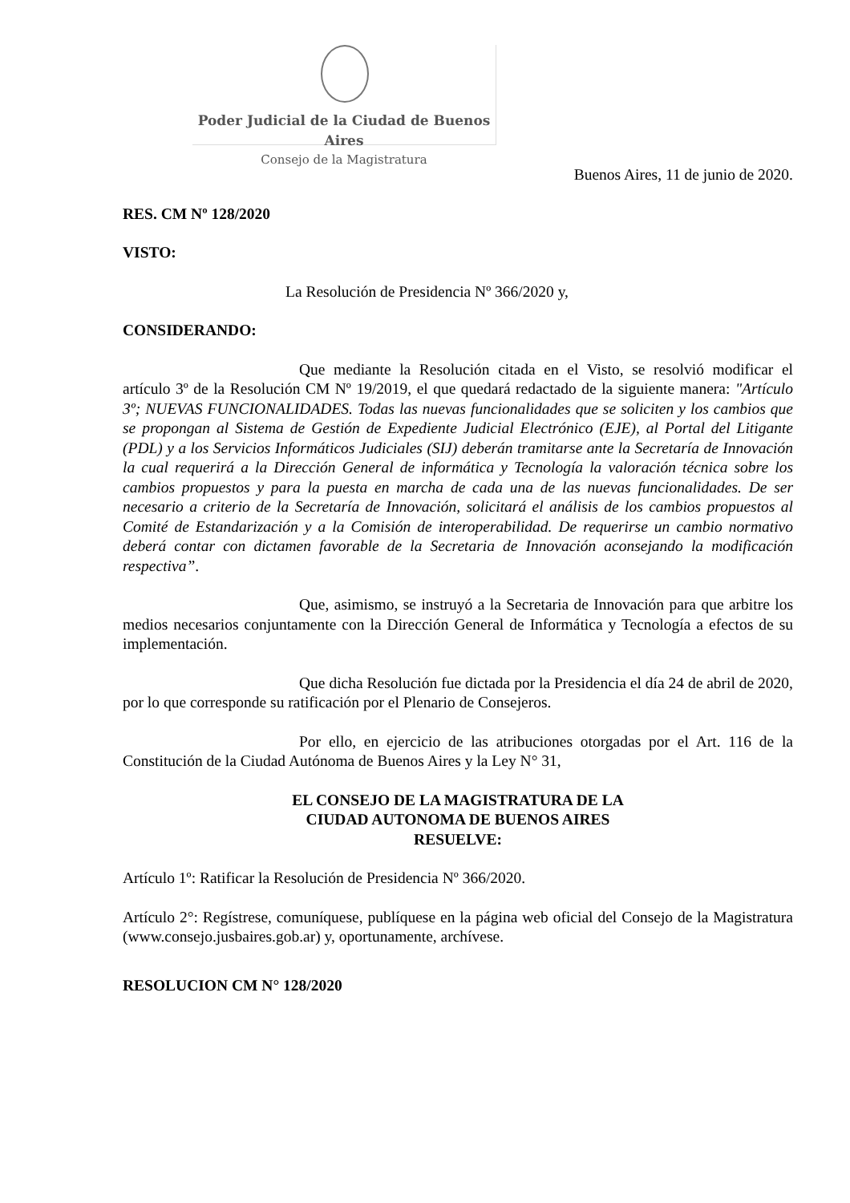Poder Judicial de la Ciudad de Buenos Aires
Consejo de la Magistratura
Buenos Aires, 11 de junio de 2020.
RES. CM Nº 128/2020
VISTO:
La Resolución de Presidencia Nº 366/2020 y,
CONSIDERANDO:
Que mediante la Resolución citada en el Visto, se resolvió modificar el artículo 3º de la Resolución CM Nº 19/2019, el que quedará redactado de la siguiente manera: "Artículo 3º; NUEVAS FUNCIONALIDADES. Todas las nuevas funcionalidades que se soliciten y los cambios que se propongan al Sistema de Gestión de Expediente Judicial Electrónico (EJE), al Portal del Litigante (PDL) y a los Servicios Informáticos Judiciales (SIJ) deberán tramitarse ante la Secretaría de Innovación la cual requerirá a la Dirección General de informática y Tecnología la valoración técnica sobre los cambios propuestos y para la puesta en marcha de cada una de las nuevas funcionalidades. De ser necesario a criterio de la Secretaría de Innovación, solicitará el análisis de los cambios propuestos al Comité de Estandarización y a la Comisión de interoperabilidad. De requerirse un cambio normativo deberá contar con dictamen favorable de la Secretaria de Innovación aconsejando la modificación respectiva”.
Que, asimismo, se instruyó a la Secretaria de Innovación para que arbitre los medios necesarios conjuntamente con la Dirección General de Informática y Tecnología a efectos de su implementación.
Que dicha Resolución fue dictada por la Presidencia el día 24 de abril de 2020, por lo que corresponde su ratificación por el Plenario de Consejeros.
Por ello, en ejercicio de las atribuciones otorgadas por el Art. 116 de la Constitución de la Ciudad Autónoma de Buenos Aires y la Ley N° 31,
EL CONSEJO DE LA MAGISTRATURA DE LA
CIUDAD AUTONOMA DE BUENOS AIRES
RESUELVE:
Artículo 1º: Ratificar la Resolución de Presidencia Nº 366/2020.
Artículo 2°: Regístrese, comuníquese, publíquese en la página web oficial del Consejo de la Magistratura (www.consejo.jusbaires.gob.ar) y, oportunamente, archívese.
RESOLUCION CM N° 128/2020